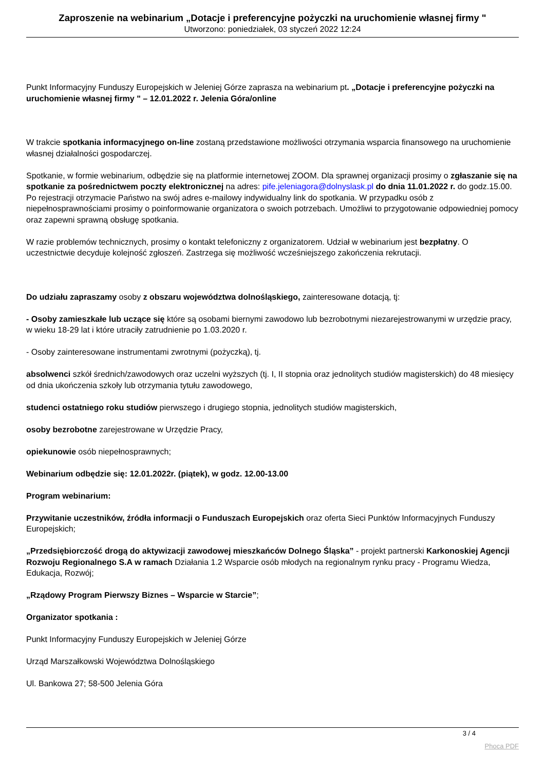Zaproszenie na webinarium „Dotacje i preferencyjne pożyczki na uruchomienie własnej firmy "
Utworzono: poniedziałek, 03 styczeń 2022 12:24
Punkt Informacyjny Funduszy Europejskich w Jeleniej Górze zaprasza na webinarium pt. „Dotacje i preferencyjne pożyczki na uruchomienie własnej firmy " – 12.01.2022 r. Jelenia Góra/online
W trakcie spotkania informacyjnego on-line zostaną przedstawione możliwości otrzymania wsparcia finansowego na uruchomienie własnej działalności gospodarczej.
Spotkanie, w formie webinarium, odbędzie się na platformie internetowej ZOOM. Dla sprawnej organizacji prosimy o zgłaszanie się na spotkanie za pośrednictwem poczty elektronicznej na adres: pife.jeleniagora@dolnyslask.pl do dnia 11.01.2022 r. do godz.15.00. Po rejestracji otrzymacie Państwo na swój adres e-mailowy indywidualny link do spotkania. W przypadku osób z niepełnosprawnościami prosimy o poinformowanie organizatora o swoich potrzebach. Umożliwi to przygotowanie odpowiedniej pomocy oraz zapewni sprawną obsługę spotkania.
W razie problemów technicznych, prosimy o kontakt telefoniczny z organizatorem. Udział w webinarium jest bezpłatny. O uczestnictwie decyduje kolejność zgłoszeń. Zastrzega się możliwość wcześniejszego zakończenia rekrutacji.
Do udziału zapraszamy osoby z obszaru województwa dolnośląskiego, zainteresowane dotacją, tj:
- Osoby zamieszkałe lub uczące się które są osobami biernymi zawodowo lub bezrobotnymi niezarejestrowanymi w urzędzie pracy, w wieku 18-29 lat i które utraciły zatrudnienie po 1.03.2020 r.
- Osoby zainteresowane instrumentami zwrotnymi (pożyczką), tj.
absolwenci szkół średnich/zawodowych oraz uczelni wyższych (tj. I, II stopnia oraz jednolitych studiów magisterskich) do 48 miesięcy od dnia ukończenia szkoły lub otrzymania tytułu zawodowego,
studenci ostatniego roku studiów pierwszego i drugiego stopnia, jednolitych studiów magisterskich,
osoby bezrobotne zarejestrowane w Urzędzie Pracy,
opiekunowie osób niepełnosprawnych;
Webinarium odbędzie się: 12.01.2022r. (piątek), w godz. 12.00-13.00
Program webinarium:
Przywitanie uczestników, źródła informacji o Funduszach Europejskich oraz oferta Sieci Punktów Informacyjnych Funduszy Europejskich;
„Przedsiębiorczość drogą do aktywizacji zawodowej mieszkańców Dolnego Śląska” - projekt partnerski Karkonoskiej Agencji Rozwoju Regionalnego S.A w ramach Działania 1.2 Wsparcie osób młodych na regionalnym rynku pracy - Programu Wiedza, Edukacja, Rozwój;
„Rządowy Program Pierwszy Biznes – Wsparcie w Starcie”;
Organizator spotkania :
Punkt Informacyjny Funduszy Europejskich w Jeleniej Górze
Urząd Marszałkowski Województwa Dolnośląskiego
Ul. Bankowa 27; 58-500 Jelenia Góra
3 / 4
Phoca PDF